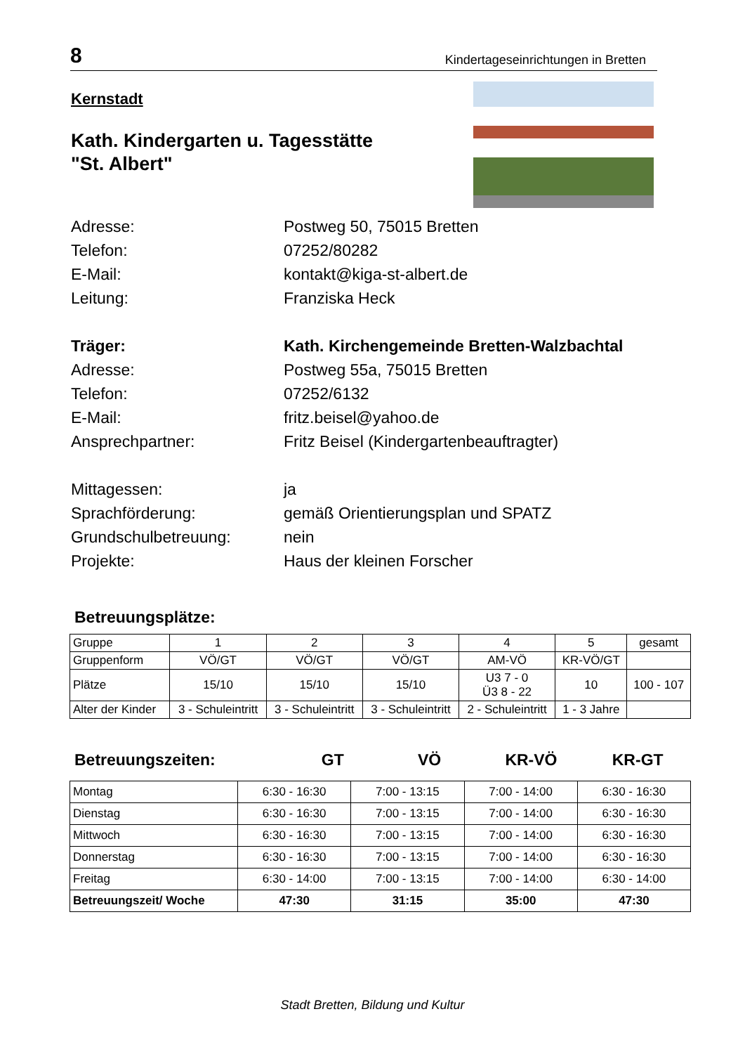8 Kindertageseinrichtungen in Bretten
Kernstadt
Kath. Kindergarten u. Tagesstätte
"St. Albert"
Adresse: Postweg 50, 75015 Bretten
Telefon: 07252/80282
E-Mail: kontakt@kiga-st-albert.de
Leitung: Franziska Heck
Träger: Kath. Kirchengemeinde Bretten-Walzbachtal
Adresse: Postweg 55a, 75015 Bretten
Telefon: 07252/6132
E-Mail: fritz.beisel@yahoo.de
Ansprechpartner: Fritz Beisel (Kindergartenbeauftragter)
Mittagessen: ja
Sprachförderung: gemäß Orientierungsplan und SPATZ
Grundschulbetreuung: nein
Projekte: Haus der kleinen Forscher
Betreuungsplätze:
| Gruppe | 1 | 2 | 3 | 4 | 5 | gesamt |
| Gruppenform | VÖ/GT | VÖ/GT | VÖ/GT | AM-VÖ | KR-VÖ/GT | |
| Plätze | 15/10 | 15/10 | 15/10 | U3 7 - 0 Ü3 8 - 22 | 10 | 100 - 107 |
| Alter der Kinder | 3 - Schuleintritt | 3 - Schuleintritt | 3 - Schuleintritt | 2 - Schuleintritt | 1 - 3 Jahre | |
Betreuungszeiten: GT VÖ KR-VÖ KR-GT
| Montag | 6:30 - 16:30 | 7:00 - 13:15 | 7:00 - 14:00 | 6:30 - 16:30 |
| Dienstag | 6:30 - 16:30 | 7:00 - 13:15 | 7:00 - 14:00 | 6:30 - 16:30 |
| Mittwoch | 6:30 - 16:30 | 7:00 - 13:15 | 7:00 - 14:00 | 6:30 - 16:30 |
| Donnerstag | 6:30 - 16:30 | 7:00 - 13:15 | 7:00 - 14:00 | 6:30 - 16:30 |
| Freitag | 6:30 - 14:00 | 7:00 - 13:15 | 7:00 - 14:00 | 6:30 - 14:00 |
| Betreuungszeit/ Woche | 47:30 | 31:15 | 35:00 | 47:30 |
Stadt Bretten, Bildung und Kultur